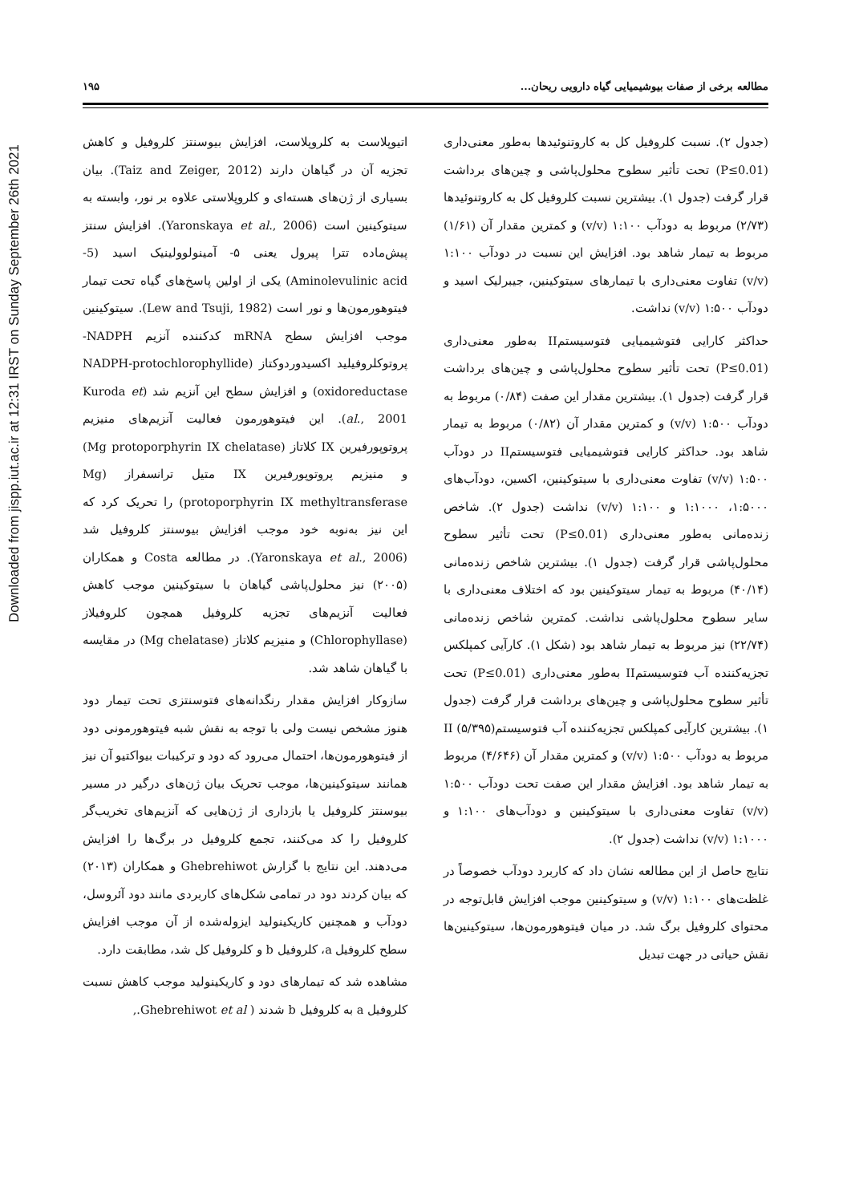Downloaded from jispp.iut.ac.ir at 12:31 IRST on Sunday September 26th 2021
مطالعه برخی از صفات بیوشیمیایی گیاه دارویی ریحان... ۱۹۵
(جدول ۲). نسبت کلروفیل کل به کاروتنوئیدها به‌طور معنی‌داری (P≤0.01) تحت تأثیر سطوح محلول‌پاشی و چین‌های برداشت قرار گرفت (جدول ۱). بیشترین نسبت کلروفیل کل به کاروتنوئیدها (۲/۷۳) مربوط به دودآب ۱:۱۰۰ (v/v) و کمترین مقدار آن (۱/۶۱) مربوط به تیمار شاهد بود. افزایش این نسبت در دودآب ۱:۱۰۰ (v/v) تفاوت معنی‌داری با تیمارهای سیتوکینین، جیبرلیک اسید و دودآب ۱:۵۰۰ (v/v) نداشت.
حداکثر کارایی فتوشیمیایی فتوسیستمII به‌طور معنی‌داری (P≤0.01) تحت تأثیر سطوح محلول‌پاشی و چین‌های برداشت قرار گرفت (جدول ۱). بیشترین مقدار این صفت (۰/۸۴) مربوط به دودآب ۱:۵۰۰ (v/v) و کمترین مقدار آن (۰/۸۲) مربوط به تیمار شاهد بود. حداکثر کارایی فتوشیمیایی فتوسیستمII در دودآب ۱:۵۰۰ (v/v) تفاوت معنی‌داری با سیتوکینین، اکسین، دودآب‌های ۱:۵۰۰۰، ۱:۱۰۰۰ و ۱:۱۰۰ (v/v) نداشت (جدول ۲). شاخص زنده‌مانی به‌طور معنی‌داری (P≤0.01) تحت تأثیر سطوح محلول‌پاشی قرار گرفت (جدول ۱). بیشترین شاخص زنده‌مانی (۴۰/۱۴) مربوط به تیمار سیتوکینین بود که اختلاف معنی‌داری با سایر سطوح محلول‌پاشی نداشت. کمترین شاخص زنده‌مانی (۲۲/۷۴) نیز مربوط به تیمار شاهد بود (شکل ۱). کارآیی کمپلکس تجزیه‌کننده آب فتوسیستمII به‌طور معنی‌داری (P≤0.01) تحت تأثیر سطوح محلول‌پاشی و چین‌های برداشت قرار گرفت (جدول ۱). بیشترین کارآیی کمپلکس تجزیه‌کننده آب فتوسیستمII (۵/۳۹۵) مربوط به دودآب ۱:۵۰۰ (v/v) و کمترین مقدار آن (۴/۶۴۶) مربوط به تیمار شاهد بود. افزایش مقدار این صفت تحت دودآب ۱:۵۰۰ (v/v) تفاوت معنی‌داری با سیتوکینین و دودآب‌های ۱:۱۰۰ و ۱:۱۰۰۰ (v/v) نداشت (جدول ۲).
نتایج حاصل از این مطالعه نشان داد که کاربرد دودآب خصوصاً در غلظت‌های ۱:۱۰۰ (v/v) و سیتوکینین موجب افزایش قابل‌توجه در محتوای کلروفیل برگ شد. در میان فیتوهورمون‌ها، سیتوکینین‌ها نقش حیاتی در جهت تبدیل
اتیوپلاست به کلروپلاست، افزایش بیوسنتز کلروفیل و کاهش تجزیه آن در گیاهان دارند (Taiz and Zeiger, 2012). بیان بسیاری از ژن‌های هسته‌ای و کلروپلاستی علاوه بر نور، وابسته به سیتوکینین است (Yaronskaya et al., 2006). افزایش سنتز پیش‌ماده تترا پیرول یعنی ۵- آمینولوولینیک اسید (5-Aminolevulinic acid) یکی از اولین پاسخ‌های گیاه تحت تیمار فیتوهورمون‌ها و نور است (Lew and Tsuji, 1982). سیتوکینین موجب افزایش سطح mRNA کدکننده آنزیم NADPH-پروتوکلروفیلید اکسیدوردوکتاز (NADPH-protochlorophyllide oxidoreductase) و افزایش سطح این آنزیم شد (Kuroda et al., 2001). این فیتوهورمون فعالیت آنزیم‌های منیزیم پروتوپورفیرین IX کلاتاز (Mg protoporphyrin IX chelatase) و منیزیم پروتوپورفیرین IX متیل ترانسفراز (Mg protoporphyrin IX methyltransferase) را تحریک کرد که این نیز به‌نوبه خود موجب افزایش بیوسنتز کلروفیل شد (Yaronskaya et al., 2006). در مطالعه Costa و همکاران (۲۰۰۵) نیز محلول‌پاشی گیاهان با سیتوکینین موجب کاهش فعالیت آنزیم‌های تجزیه کلروفیل همچون کلروفیلاز (Chlorophyllase) و منیزیم کلاتاز (Mg chelatase) در مقایسه با گیاهان شاهد شد.
سازوکار افزایش مقدار رنگدانه‌های فتوسنتزی تحت تیمار دود هنوز مشخص نیست ولی با توجه به نقش شبه فیتوهورمونی دود از فیتوهورمون‌ها، احتمال می‌رود که دود و ترکیبات بیواکتیو آن نیز همانند سیتوکینین‌ها، موجب تحریک بیان ژن‌های درگیر در مسیر بیوسنتز کلروفیل یا بازداری از ژن‌هایی که آنزیم‌های تخریب‌گر کلروفیل را کد می‌کنند، تجمع کلروفیل در برگ‌ها را افزایش می‌دهند. این نتایج با گزارش Ghebrehiwot و همکاران (۲۰۱۳) که بیان کردند دود در تمامی شکل‌های کاربردی مانند دود آئروسل، دودآب و همچنین کاریکینولید ایزوله‌شده از آن موجب افزایش سطح کلروفیل a، کلروفیل b و کلروفیل کل شد، مطابقت دارد.
مشاهده شد که تیمارهای دود و کاریکینولید موجب کاهش نسبت کلروفیل a به کلروفیل b شدند ( Ghebrehiwot et al.,